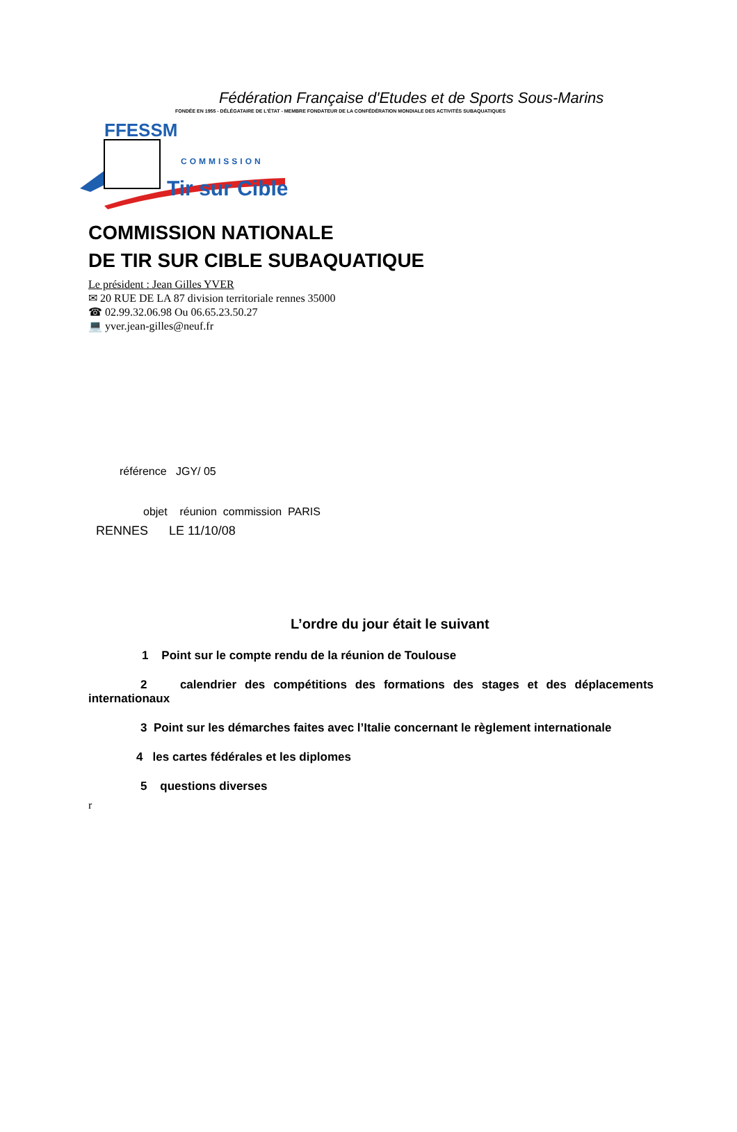Fédération Française d'Etudes et de Sports Sous-Marins
FONDÉE EN 1955 - DÉLÉGATAIRE DE L'ÉTAT - MEMBRE FONDATEUR DE LA CONFÉDÉRATION MONDIALE DES ACTIVITÉS SUBAQUATIQUES
FFESSM
COMMISSION
Tir sur Cible
COMMISSION NATIONALE
DE TIR SUR CIBLE SUBAQUATIQUE
Le président : Jean Gilles YVER
✉ 20 RUE DE LA 87 division territoriale rennes 35000
☎ 02.99.32.06.98 Ou 06.65.23.50.27
💻 yver.jean-gilles@neuf.fr
référence JGY/ 05
objet réunion commission PARIS
RENNES LE 11/10/08
L’ordre du jour était le suivant
1 Point sur le compte rendu de la réunion de Toulouse
2 calendrier des compétitions des formations des stages et des déplacements internationaux
3 Point sur les démarches faites avec l’Italie concernant le règlement internationale
4 les cartes fédérales et les diplomes
5 questions diverses
r